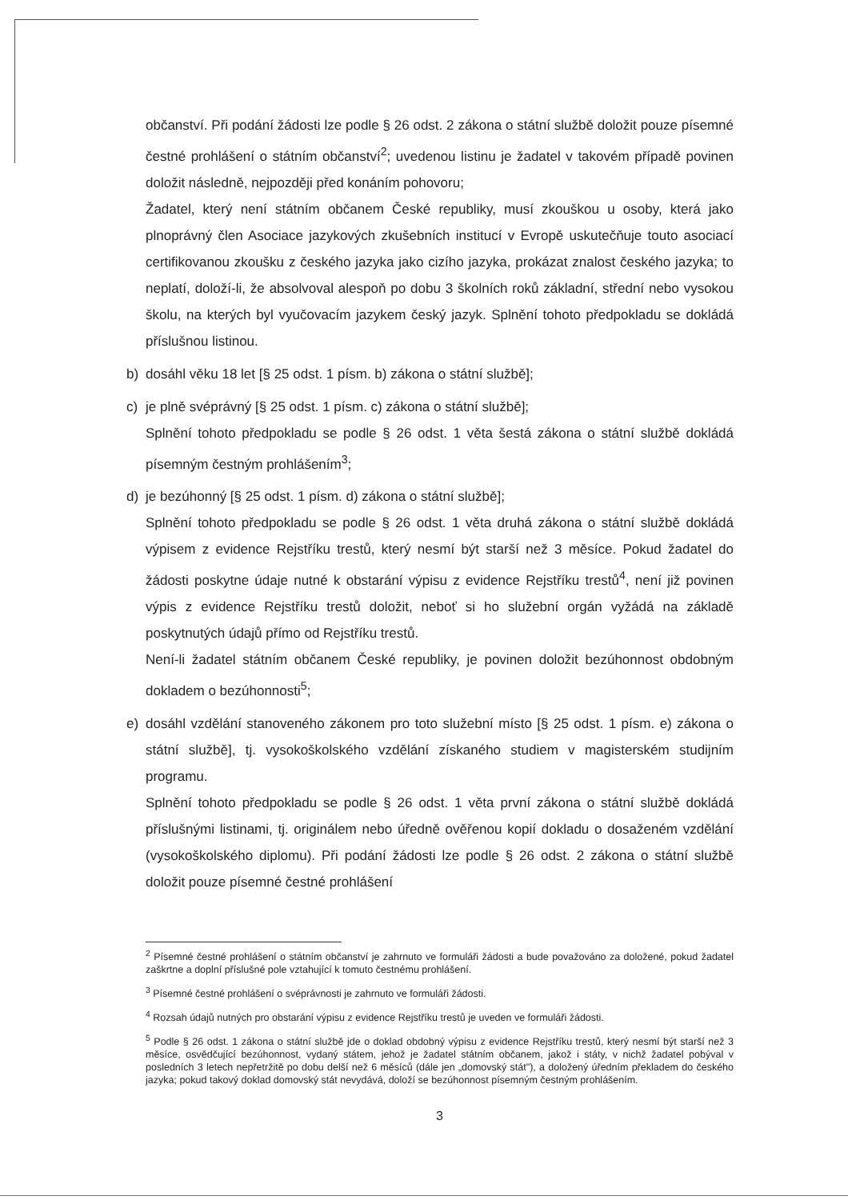občanství. Při podání žádosti lze podle § 26 odst. 2 zákona o státní službě doložit pouze písemné čestné prohlášení o státním občanství<sup>2</sup>; uvedenou listinu je žadatel v takovém případě povinen doložit následně, nejpozději před konáním pohovoru;
Žadatel, který není státním občanem České republiky, musí zkouškou u osoby, která jako plnoprávný člen Asociace jazykových zkušebních institucí v Evropě uskutečňuje touto asociací certifikovanou zkoušku z českého jazyka jako cizího jazyka, prokázat znalost českého jazyka; to neplatí, doloží-li, že absolvoval alespoň po dobu 3 školních roků základní, střední nebo vysokou školu, na kterých byl vyučovacím jazykem český jazyk. Splnění tohoto předpokladu se dokládá příslušnou listinou.
b) dosáhl věku 18 let [§ 25 odst. 1 písm. b) zákona o státní službě];
c) je plně svéprávný [§ 25 odst. 1 písm. c) zákona o státní službě];
Splnění tohoto předpokladu se podle § 26 odst. 1 věta šestá zákona o státní službě dokládá písemným čestným prohlášením<sup>3</sup>;
d) je bezúhonný [§ 25 odst. 1 písm. d) zákona o státní službě];
Splnění tohoto předpokladu se podle § 26 odst. 1 věta druhá zákona o státní službě dokládá výpisem z evidence Rejstříku trestů, který nesmí být starší než 3 měsíce. Pokud žadatel do žádosti poskytne údaje nutné k obstarání výpisu z evidence Rejstříku trestů<sup>4</sup>, není již povinen výpis z evidence Rejstříku trestů doložit, neboť si ho služební orgán vyžádá na základě poskytnutých údajů přímo od Rejstříku trestů.
Není-li žadatel státním občanem České republiky, je povinen doložit bezúhonnost obdobným dokladem o bezúhonnosti<sup>5</sup>;
e) dosáhl vzdělání stanoveného zákonem pro toto služební místo [§ 25 odst. 1 písm. e) zákona o státní službě], tj. vysokoškolského vzdělání získaného studiem v magisterském studijním programu.
Splnění tohoto předpokladu se podle § 26 odst. 1 věta první zákona o státní službě dokládá příslušnými listinami, tj. originálem nebo úředně ověřenou kopií dokladu o dosaženém vzdělání (vysokoškolského diplomu). Při podání žádosti lze podle § 26 odst. 2 zákona o státní službě doložit pouze písemné čestné prohlášení
<sup>2</sup> Písemné čestné prohlášení o státním občanství je zahrnuto ve formuláři žádosti a bude považováno za doložené, pokud žadatel zaškrtne a doplní příslušné pole vztahující k tomuto čestnému prohlášení.
<sup>3</sup> Písemné čestné prohlášení o svéprávnosti je zahrnuto ve formuláři žádosti.
<sup>4</sup> Rozsah údajů nutných pro obstarání výpisu z evidence Rejstříku trestů je uveden ve formuláři žádosti.
<sup>5</sup> Podle § 26 odst. 1 zákona o státní službě jde o doklad obdobný výpisu z evidence Rejstříku trestů, který nesmí být starší než 3 měsíce, osvědčující bezúhonnost, vydaný státem, jehož je žadatel státním občanem, jakož i státy, v nichž žadatel pobýval v posledních 3 letech nepřetržitě po dobu delší než 6 měsíců (dále jen „domovský stát"), a doložený úředním překladem do českého jazyka; pokud takový doklad domovský stát nevydává, doloží se bezúhonnost písemným čestným prohlášením.
3